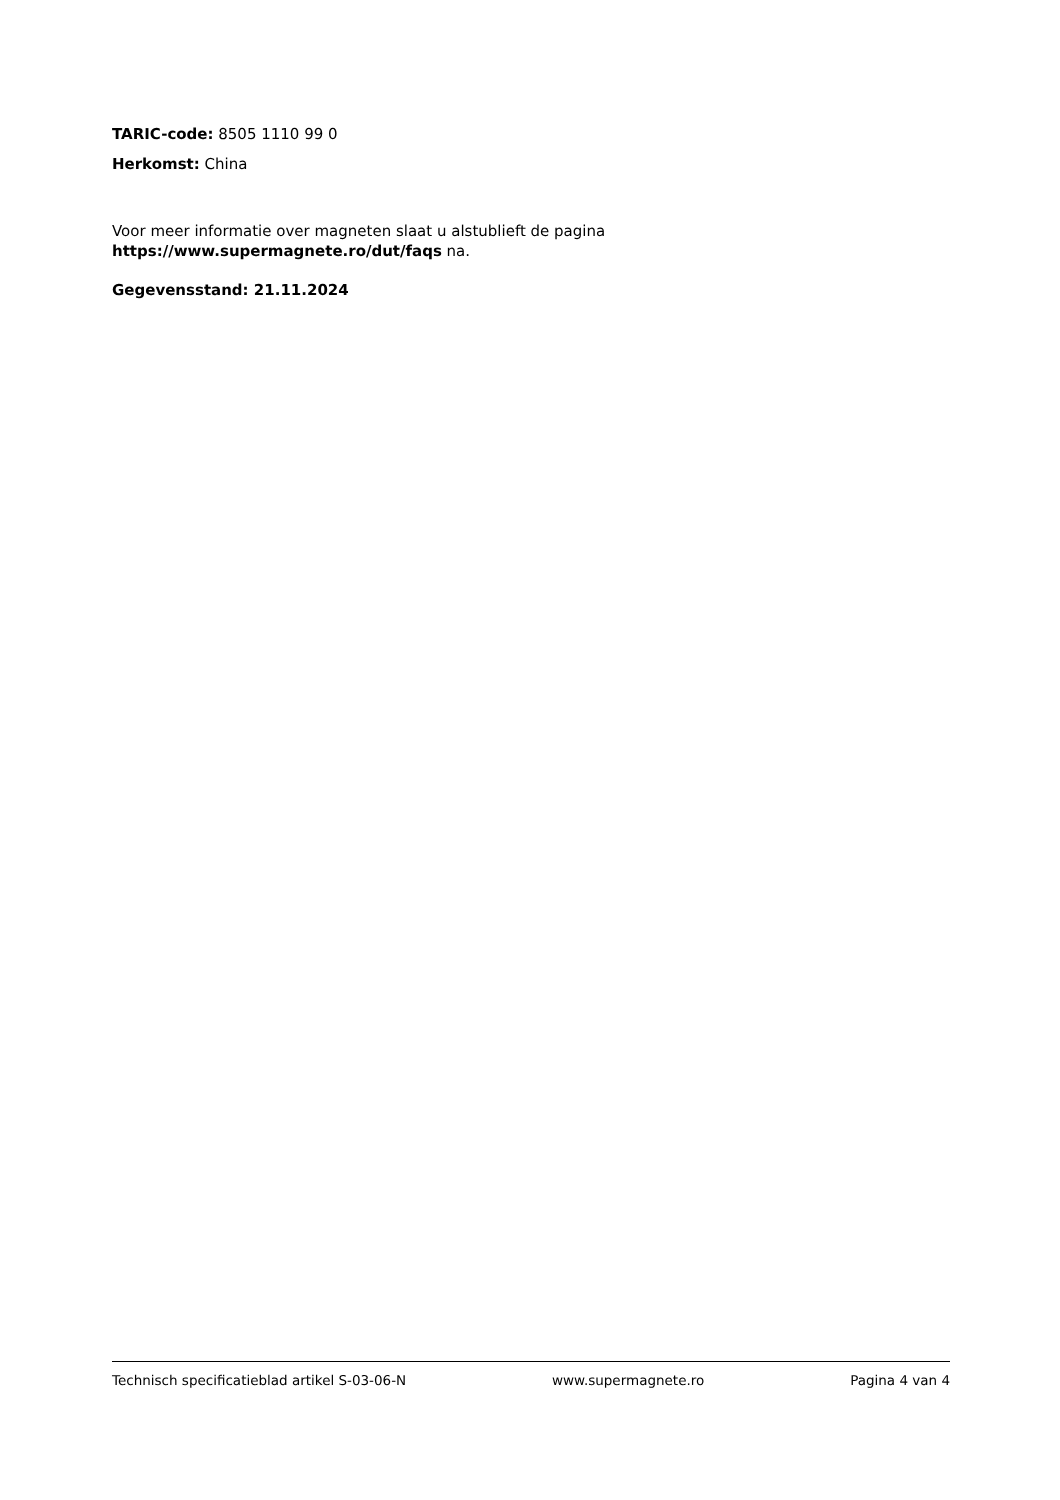TARIC-code: 8505 1110 99 0
Herkomst: China
Voor meer informatie over magneten slaat u alstublieft de pagina
https://www.supermagnete.ro/dut/faqs na.
Gegevensstand: 21.11.2024
Technisch specificatieblad artikel S-03-06-N www.supermagnete.ro Pagina 4 van 4